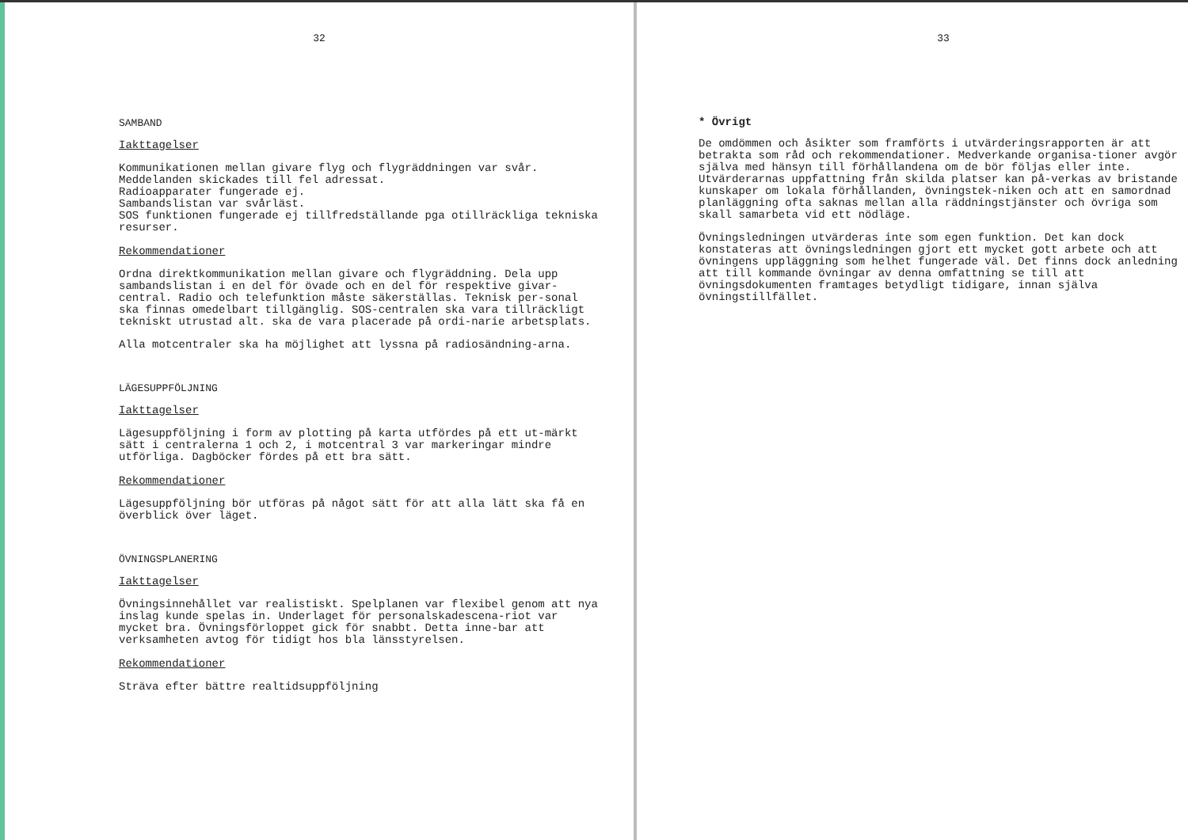32
SAMBAND
Iakttagelser
Kommunikationen mellan givare flyg och flygräddningen var svår.
Meddelanden skickades till fel adressat.
Radioapparater fungerade ej.
Sambandslistan var svårläst.
SOS funktionen fungerade ej tillfredställande pga otillräckliga tekniska resurser.
Rekommendationer
Ordna direktkommunikation mellan givare och flygräddning. Dela upp sambandslistan i en del för övade och en del för respektive givar-central. Radio och telefunktion måste säkerställas. Teknisk per-sonal ska finnas omedelbart tillgänglig. SOS-centralen ska vara tillräckligt tekniskt utrustad alt. ska de vara placerade på ordi-narie arbetsplats.
Alla motcentraler ska ha möjlighet att lyssna på radiosändning-arna.
LÄGESUPPFÖLJNING
Iakttagelser
Lägesuppföljning i form av plotting på karta utfördes på ett ut-märkt sätt i centralerna 1 och 2, i motcentral 3 var markeringar mindre utförliga. Dagböcker fördes på ett bra sätt.
Rekommendationer
Lägesuppföljning bör utföras på något sätt för att alla lätt ska få en överblick över läget.
ÖVNINGSPLANERING
Iakttagelser
Övningsinnehållet var realistiskt. Spelplanen var flexibel genom att nya inslag kunde spelas in. Underlaget för personalskadescena-riot var mycket bra. Övningsförloppet gick för snabbt. Detta inne-bar att verksamheten avtog för tidigt hos bla länsstyrelsen.
Rekommendationer
Sträva efter bättre realtidsuppföljning
33
* Övrigt
De omdömmen och åsikter som framförts i utvärderingsrapporten är att betrakta som råd och rekommendationer. Medverkande organisa-tioner avgör själva med hänsyn till förhållandena om de bör följas eller inte. Utvärderarnas uppfattning från skilda platser kan på-verkas av bristande kunskaper om lokala förhållanden, övningstek-niken och att en samordnad planläggning ofta saknas mellan alla räddningstjänster och övriga som skall samarbeta vid ett nödläge.
Övningsledningen utvärderas inte som egen funktion. Det kan dock konstateras att övningsledningen gjort ett mycket gott arbete och att övningens uppläggning som helhet fungerade väl. Det finns dock anledning att till kommande övningar av denna omfattning se till att övningsdokumenten framtages betydligt tidigare, innan själva övningstillfället.